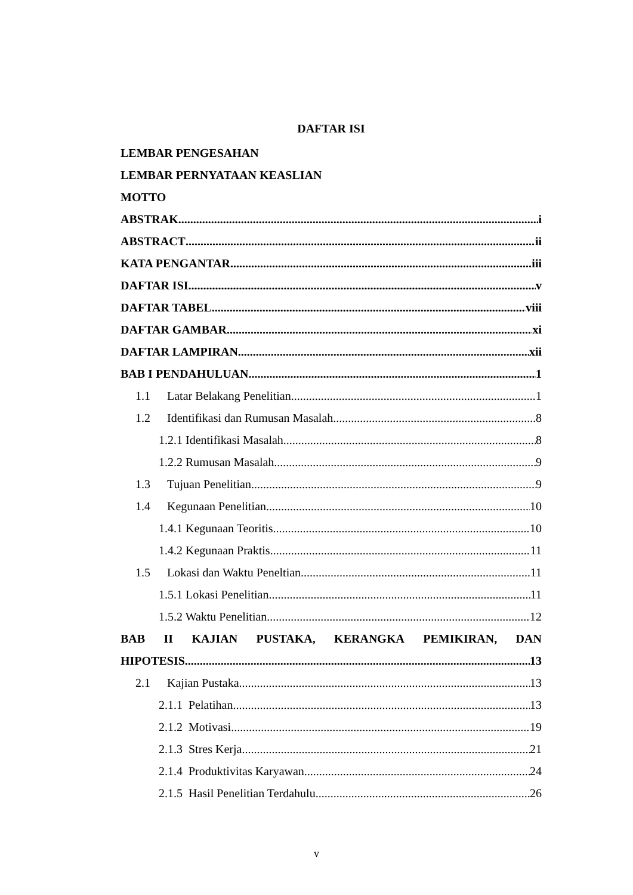DAFTAR ISI
LEMBAR PENGESAHAN
LEMBAR PERNYATAAN KEASLIAN
MOTTO
ABSTRAK i
ABSTRACT ii
KATA PENGANTAR iii
DAFTAR ISI v
DAFTAR TABEL viii
DAFTAR GAMBAR xi
DAFTAR LAMPIRAN xii
BAB I PENDAHULUAN 1
1.1 Latar Belakang Penelitian 1
1.2 Identifikasi dan Rumusan Masalah 8
1.2.1 Identifikasi Masalah 8
1.2.2 Rumusan Masalah 9
1.3 Tujuan Penelitian 9
1.4 Kegunaan Penelitian 10
1.4.1 Kegunaan Teoritis 10
1.4.2 Kegunaan Praktis 11
1.5 Lokasi dan Waktu Peneltian 11
1.5.1 Lokasi Penelitian 11
1.5.2 Waktu Penelitian 12
BAB II KAJIAN PUSTAKA, KERANGKA PEMIKIRAN, DAN
HIPOTESIS 13
2.1 Kajian Pustaka 13
2.1.1 Pelatihan 13
2.1.2 Motivasi 19
2.1.3 Stres Kerja 21
2.1.4 Produktivitas Karyawan 24
2.1.5 Hasil Penelitian Terdahulu 26
v